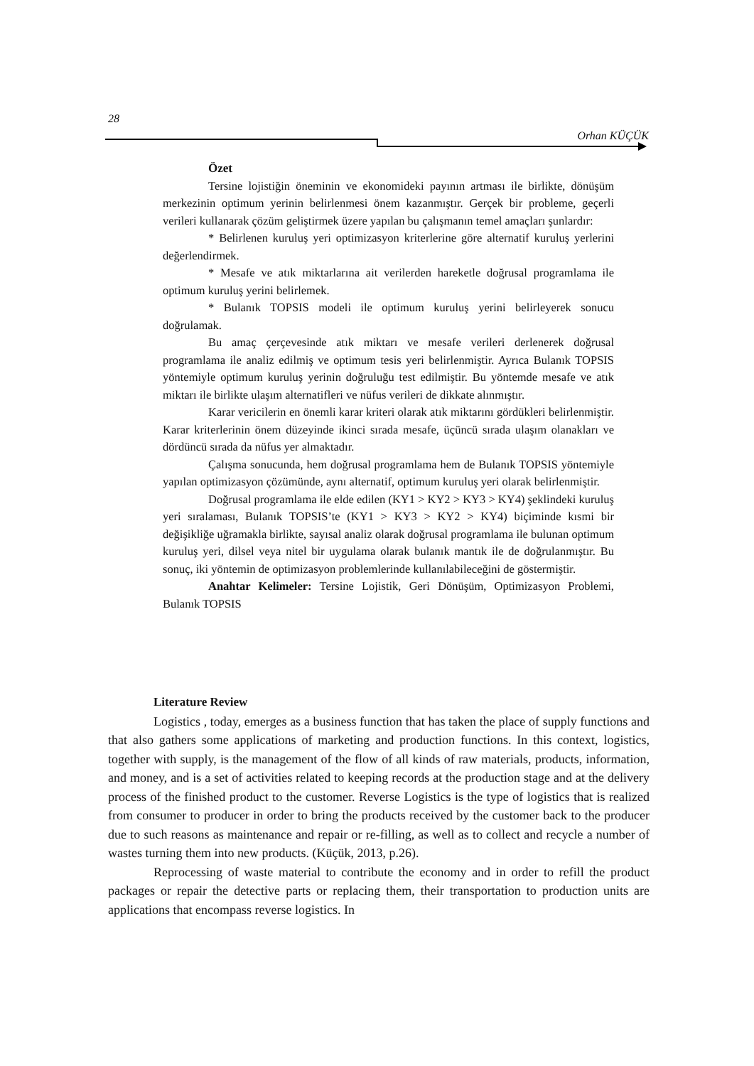28
Orhan KÜÇÜK
Özet
Tersine lojistiğin öneminin ve ekonomideki payının artması ile birlikte, dönüşüm merkezinin optimum yerinin belirlenmesi önem kazanmıştır. Gerçek bir probleme, geçerli verileri kullanarak çözüm geliştirmek üzere yapılan bu çalışmanın temel amaçları şunlardır:
* Belirlenen kuruluş yeri optimizasyon kriterlerine göre alternatif kuruluş yerlerini değerlendirmek.
* Mesafe ve atık miktarlarına ait verilerden hareketle doğrusal programlama ile optimum kuruluş yerini belirlemek.
* Bulanık TOPSIS modeli ile optimum kuruluş yerini belirleyerek sonucu doğrulamak.
Bu amaç çerçevesinde atık miktarı ve mesafe verileri derlenerek doğrusal programlama ile analiz edilmiş ve optimum tesis yeri belirlenmiştir. Ayrıca Bulanık TOPSIS yöntemiyle optimum kuruluş yerinin doğruluğu test edilmiştir. Bu yöntemde mesafe ve atık miktarı ile birlikte ulaşım alternatifleri ve nüfus verileri de dikkate alınmıştır.
Karar vericilerin en önemli karar kriteri olarak atık miktarını gördükleri belirlenmiştir. Karar kriterlerinin önem düzeyinde ikinci sırada mesafe, üçüncü sırada ulaşım olanakları ve dördüncü sırada da nüfus yer almaktadır.
Çalışma sonucunda, hem doğrusal programlama hem de Bulanık TOPSIS yöntemiyle yapılan optimizasyon çözümünde, aynı alternatif, optimum kuruluş yeri olarak belirlenmiştir.
Doğrusal programlama ile elde edilen (KY1 > KY2 > KY3 > KY4) şeklindeki kuruluş yeri sıralaması, Bulanık TOPSIS’te (KY1 > KY3 > KY2 > KY4) biçiminde kısmi bir değişikliğe uğramakla birlikte, sayısal analiz olarak doğrusal programlama ile bulunan optimum kuruluş yeri, dilsel veya nitel bir uygulama olarak bulanık mantık ile de doğrulanmıştır. Bu sonuç, iki yöntemin de optimizasyon problemlerinde kullanılabileceğini de göstermiştir.
Anahtar Kelimeler: Tersine Lojistik, Geri Dönüşüm, Optimizasyon Problemi, Bulanık TOPSIS
Literature Review
Logistics , today, emerges as a business function that has taken the place of supply functions and that also gathers some applications of marketing and production functions. In this context, logistics, together with supply, is the management of the flow of all kinds of raw materials, products, information, and money, and is a set of activities related to keeping records at the production stage and at the delivery process of the finished product to the customer. Reverse Logistics is the type of logistics that is realized from consumer to producer in order to bring the products received by the customer back to the producer due to such reasons as maintenance and repair or re-filling, as well as to collect and recycle a number of wastes turning them into new products. (Küçük, 2013, p.26).
Reprocessing of waste material to contribute the economy and in order to refill the product packages or repair the detective parts or replacing them, their transportation to production units are applications that encompass reverse logistics. In